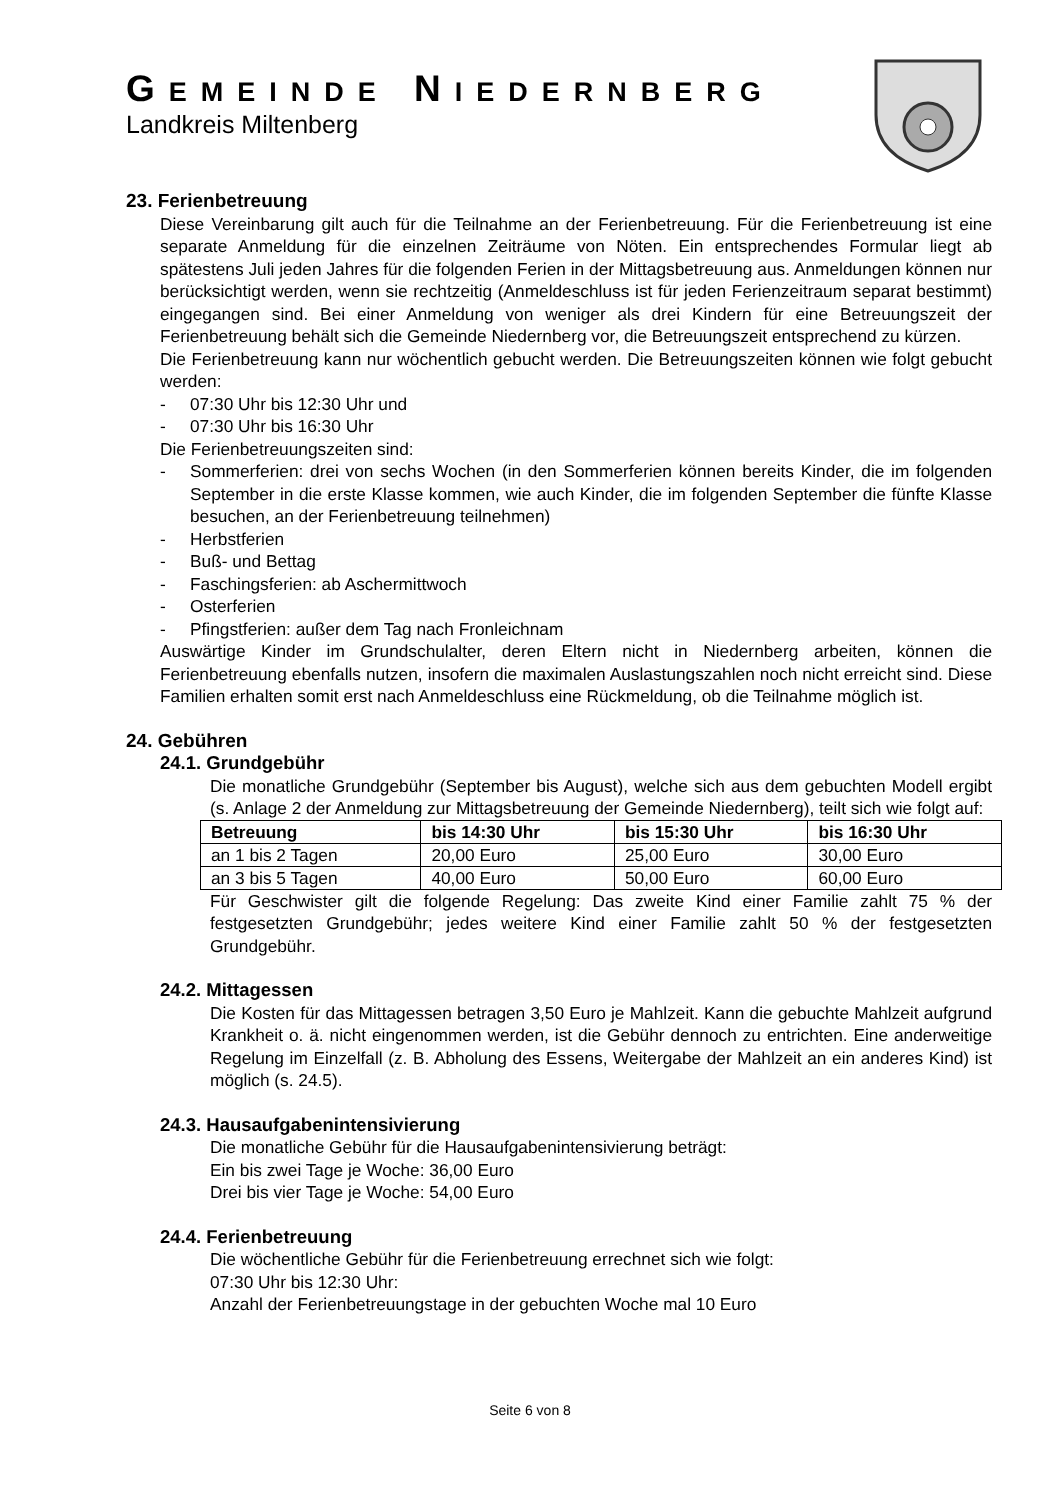GEMEINDE NIEDERNBERG
Landkreis Miltenberg
23. Ferienbetreuung
Diese Vereinbarung gilt auch für die Teilnahme an der Ferienbetreuung. Für die Ferienbetreuung ist eine separate Anmeldung für die einzelnen Zeiträume von Nöten. Ein entsprechendes Formular liegt ab spätestens Juli jeden Jahres für die folgenden Ferien in der Mittagsbetreuung aus. Anmeldungen können nur berücksichtigt werden, wenn sie rechtzeitig (Anmeldeschluss ist für jeden Ferienzeitraum separat bestimmt) eingegangen sind. Bei einer Anmeldung von weniger als drei Kindern für eine Betreuungszeit der Ferienbetreuung behält sich die Gemeinde Niedernberg vor, die Betreuungszeit entsprechend zu kürzen.
Die Ferienbetreuung kann nur wöchentlich gebucht werden. Die Betreuungszeiten können wie folgt gebucht werden:
- 07:30 Uhr bis 12:30 Uhr und
- 07:30 Uhr bis 16:30 Uhr
Die Ferienbetreuungszeiten sind:
- Sommerferien: drei von sechs Wochen (in den Sommerferien können bereits Kinder, die im folgenden September in die erste Klasse kommen, wie auch Kinder, die im folgenden September die fünfte Klasse besuchen, an der Ferienbetreuung teilnehmen)
- Herbstferien
- Buß- und Bettag
- Faschingsferien: ab Aschermittwoch
- Osterferien
- Pfingstferien: außer dem Tag nach Fronleichnam
Auswärtige Kinder im Grundschulalter, deren Eltern nicht in Niedernberg arbeiten, können die Ferienbetreuung ebenfalls nutzen, insofern die maximalen Auslastungszahlen noch nicht erreicht sind. Diese Familien erhalten somit erst nach Anmeldeschluss eine Rückmeldung, ob die Teilnahme möglich ist.
24. Gebühren
24.1. Grundgebühr
Die monatliche Grundgebühr (September bis August), welche sich aus dem gebuchten Modell ergibt (s. Anlage 2 der Anmeldung zur Mittagsbetreuung der Gemeinde Niedernberg), teilt sich wie folgt auf:
| Betreuung | bis 14:30 Uhr | bis 15:30 Uhr | bis 16:30 Uhr |
| --- | --- | --- | --- |
| an 1 bis 2 Tagen | 20,00 Euro | 25,00 Euro | 30,00 Euro |
| an 3 bis 5 Tagen | 40,00 Euro | 50,00 Euro | 60,00 Euro |
Für Geschwister gilt die folgende Regelung: Das zweite Kind einer Familie zahlt 75 % der festgesetzten Grundgebühr; jedes weitere Kind einer Familie zahlt 50 % der festgesetzten Grundgebühr.
24.2. Mittagessen
Die Kosten für das Mittagessen betragen 3,50 Euro je Mahlzeit. Kann die gebuchte Mahlzeit aufgrund Krankheit o. ä. nicht eingenommen werden, ist die Gebühr dennoch zu entrichten. Eine anderweitige Regelung im Einzelfall (z. B. Abholung des Essens, Weitergabe der Mahlzeit an ein anderes Kind) ist möglich (s. 24.5).
24.3. Hausaufgabenintensivierung
Die monatliche Gebühr für die Hausaufgabenintensivierung beträgt:
Ein bis zwei Tage je Woche: 36,00 Euro
Drei bis vier Tage je Woche: 54,00 Euro
24.4. Ferienbetreuung
Die wöchentliche Gebühr für die Ferienbetreuung errechnet sich wie folgt:
07:30 Uhr bis 12:30 Uhr:
Anzahl der Ferienbetreuungstage in der gebuchten Woche mal 10 Euro
Seite 6 von 8